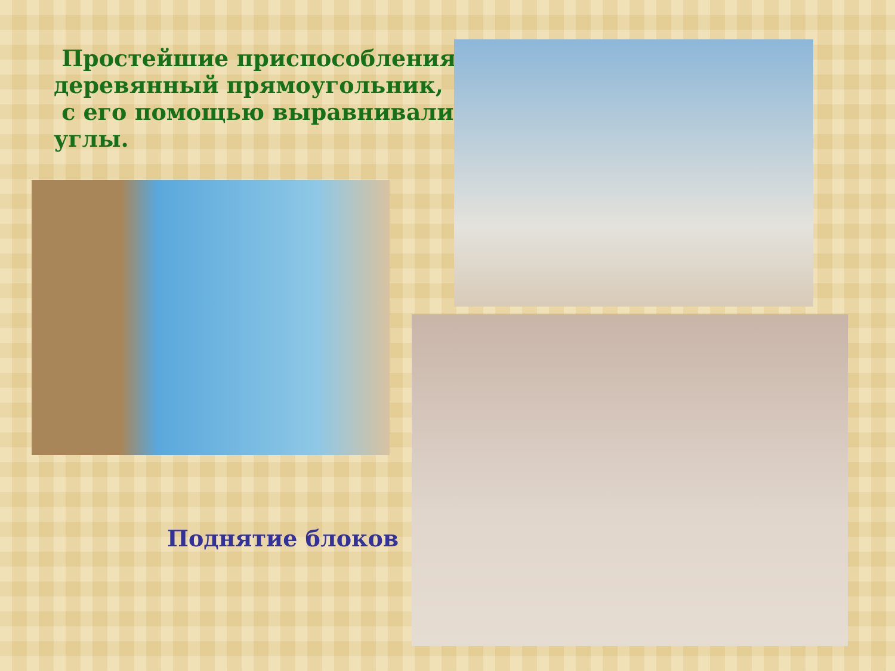Простейшие приспособления,
деревянный прямоугольник,
с его помощью выравнивали
углы.
Поднятие блоков